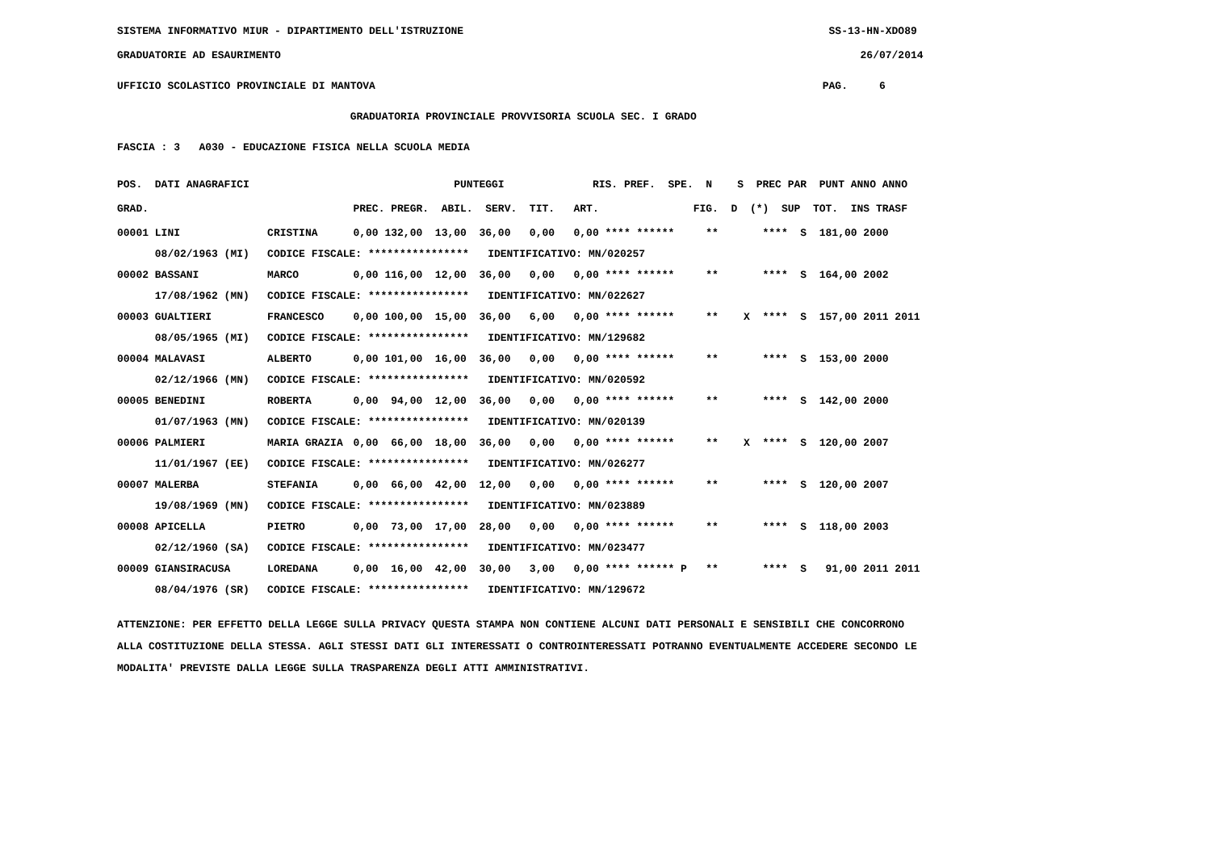SISTEMA INFORMATIVO MIUR - DIPARTIMENTO DELL'ISTRUZIONE SS-13-HN-XDO89
GRADUATORIE AD ESAURIMENTO 26/07/2014
UFFICIO SCOLASTICO PROVINCIALE DI MANTOVA PAG. 6
GRADUATORIA PROVINCIALE PROVVISORIA SCUOLA SEC. I GRADO
FASCIA : 3 A030 - EDUCAZIONE FISICA NELLA SCUOLA MEDIA
| POS. DATI ANAGRAFICI | | PUNTEGGI RIS. PREF. SPE. N S PREC PAR PUNT ANNO ANNO |
| --- | --- | --- |
| GRAD. | | PREC. PREGR. ABIL. SERV. TIT. ART. FIG. D (*) SUP TOT. INS TRASF |
| 00001 LINI | CRISTINA | 0,00 132,00 13,00 36,00 0,00 0,00 **** ****** ** **** S 181,00 2000 |
| 08/02/1963 (MI) | CODICE FISCALE: **************** IDENTIFICATIVO: MN/020257 | |
| 00002 BASSANI | MARCO | 0,00 116,00 12,00 36,00 0,00 0,00 **** ****** ** **** S 164,00 2002 |
| 17/08/1962 (MN) | CODICE FISCALE: **************** IDENTIFICATIVO: MN/022627 | |
| 00003 GUALTIERI | FRANCESCO | 0,00 100,00 15,00 36,00 6,00 0,00 **** ****** ** X **** S 157,00 2011 2011 |
| 08/05/1965 (MI) | CODICE FISCALE: **************** IDENTIFICATIVO: MN/129682 | |
| 00004 MALAVASI | ALBERTO | 0,00 101,00 16,00 36,00 0,00 0,00 **** ****** ** **** S 153,00 2000 |
| 02/12/1966 (MN) | CODICE FISCALE: **************** IDENTIFICATIVO: MN/020592 | |
| 00005 BENEDINI | ROBERTA | 0,00 94,00 12,00 36,00 0,00 0,00 **** ****** ** **** S 142,00 2000 |
| 01/07/1963 (MN) | CODICE FISCALE: **************** IDENTIFICATIVO: MN/020139 | |
| 00006 PALMIERI | MARIA GRAZIA | 0,00 66,00 18,00 36,00 0,00 0,00 **** ****** ** X **** S 120,00 2007 |
| 11/01/1967 (EE) | CODICE FISCALE: **************** IDENTIFICATIVO: MN/026277 | |
| 00007 MALERBA | STEFANIA | 0,00 66,00 42,00 12,00 0,00 0,00 **** ****** ** **** S 120,00 2007 |
| 19/08/1969 (MN) | CODICE FISCALE: **************** IDENTIFICATIVO: MN/023889 | |
| 00008 APICELLA | PIETRO | 0,00 73,00 17,00 28,00 0,00 0,00 **** ****** ** **** S 118,00 2003 |
| 02/12/1960 (SA) | CODICE FISCALE: **************** IDENTIFICATIVO: MN/023477 | |
| 00009 GIANSIRACUSA | LOREDANA | 0,00 16,00 42,00 30,00 3,00 0,00 **** ****** P ** **** S 91,00 2011 2011 |
| 08/04/1976 (SR) | CODICE FISCALE: **************** IDENTIFICATIVO: MN/129672 | |
ATTENZIONE: PER EFFETTO DELLA LEGGE SULLA PRIVACY QUESTA STAMPA NON CONTIENE ALCUNI DATI PERSONALI E SENSIBILI CHE CONCORRONO ALLA COSTITUZIONE DELLA STESSA. AGLI STESSI DATI GLI INTERESSATI O CONTROINTERESSATI POTRANNO EVENTUALMENTE ACCEDERE SECONDO LE MODALITA' PREVISTE DALLA LEGGE SULLA TRASPARENZA DEGLI ATTI AMMINISTRATIVI.